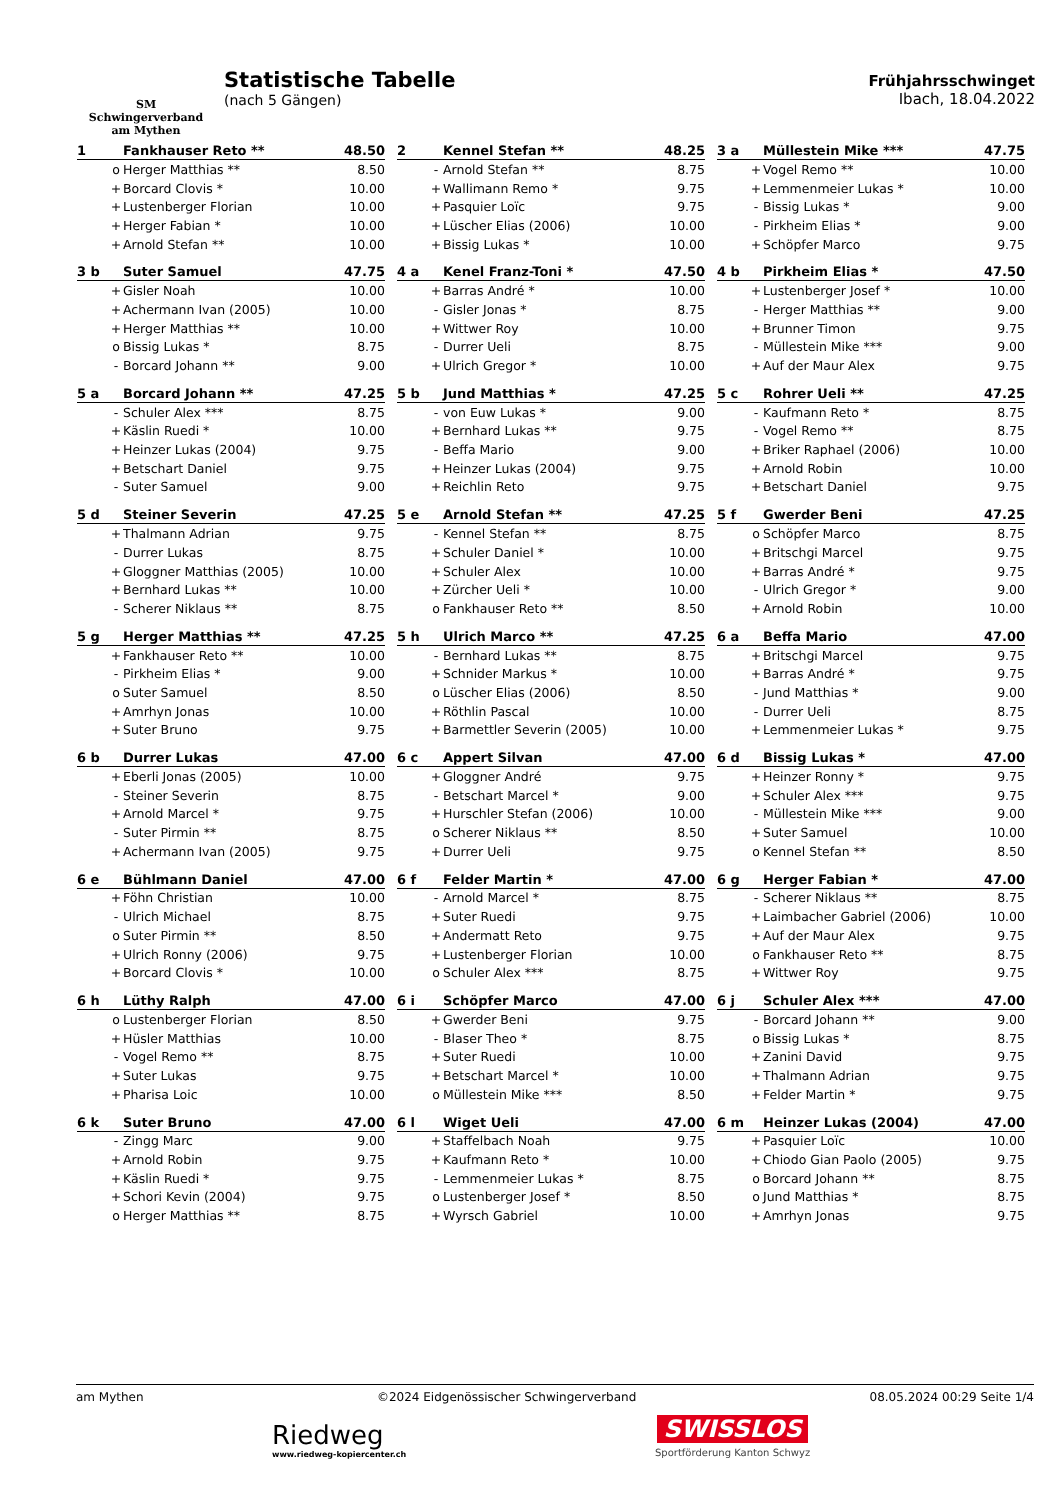SM
Schwingerverband
am Mythen
Statistische Tabelle
(nach 5 Gängen)
Frühjahrsschwinget
Ibach, 18.04.2022
| 1 | | Fankhauser Reto ** | 48.50 |
| --- | --- | --- | --- |
| | o | Herger Matthias ** | 8.50 |
| | + | Borcard Clovis * | 10.00 |
| | + | Lustenberger Florian | 10.00 |
| | + | Herger Fabian * | 10.00 |
| | + | Arnold Stefan ** | 10.00 |
| 2 | | Kennel Stefan ** | 48.25 |
| --- | --- | --- | --- |
| | - | Arnold Stefan ** | 8.75 |
| | + | Wallimann Remo * | 9.75 |
| | + | Pasquier Loïc | 9.75 |
| | + | Lüscher Elias (2006) | 10.00 |
| | + | Bissig Lukas * | 10.00 |
| 3 a | | Müllestein Mike *** | 47.75 |
| --- | --- | --- | --- |
| | + | Vogel Remo ** | 10.00 |
| | + | Lemmenmeier Lukas * | 10.00 |
| | - | Bissig Lukas * | 9.00 |
| | - | Pirkheim Elias * | 9.00 |
| | + | Schöpfer Marco | 9.75 |
| 3 b | | Suter Samuel | 47.75 |
| --- | --- | --- | --- |
| | + | Gisler Noah | 10.00 |
| | + | Achermann Ivan (2005) | 10.00 |
| | + | Herger Matthias ** | 10.00 |
| | o | Bissig Lukas * | 8.75 |
| | - | Borcard Johann ** | 9.00 |
| 4 a | | Kenel Franz-Toni * | 47.50 |
| --- | --- | --- | --- |
| | + | Barras André * | 10.00 |
| | - | Gisler Jonas * | 8.75 |
| | + | Wittwer Roy | 10.00 |
| | - | Durrer Ueli | 8.75 |
| | + | Ulrich Gregor * | 10.00 |
| 4 b | | Pirkheim Elias * | 47.50 |
| --- | --- | --- | --- |
| | + | Lustenberger Josef * | 10.00 |
| | - | Herger Matthias ** | 9.00 |
| | + | Brunner Timon | 9.75 |
| | - | Müllestein Mike *** | 9.00 |
| | + | Auf der Maur Alex | 9.75 |
| 5 a | | Borcard Johann ** | 47.25 |
| --- | --- | --- | --- |
| | - | Schuler Alex *** | 8.75 |
| | + | Käslin Ruedi * | 10.00 |
| | + | Heinzer Lukas (2004) | 9.75 |
| | + | Betschart Daniel | 9.75 |
| | - | Suter Samuel | 9.00 |
| 5 b | | Jund Matthias * | 47.25 |
| --- | --- | --- | --- |
| | - | von Euw Lukas * | 9.00 |
| | + | Bernhard Lukas ** | 9.75 |
| | - | Beffa Mario | 9.00 |
| | + | Heinzer Lukas (2004) | 9.75 |
| | + | Reichlin Reto | 9.75 |
| 5 c | | Rohrer Ueli ** | 47.25 |
| --- | --- | --- | --- |
| | - | Kaufmann Reto * | 8.75 |
| | - | Vogel Remo ** | 8.75 |
| | + | Briker Raphael (2006) | 10.00 |
| | + | Arnold Robin | 10.00 |
| | + | Betschart Daniel | 9.75 |
| 5 d | | Steiner Severin | 47.25 |
| --- | --- | --- | --- |
| | + | Thalmann Adrian | 9.75 |
| | - | Durrer Lukas | 8.75 |
| | + | Gloggner Matthias (2005) | 10.00 |
| | + | Bernhard Lukas ** | 10.00 |
| | - | Scherer Niklaus ** | 8.75 |
| 5 e | | Arnold Stefan ** | 47.25 |
| --- | --- | --- | --- |
| | - | Kennel Stefan ** | 8.75 |
| | + | Schuler Daniel * | 10.00 |
| | + | Schuler Alex | 10.00 |
| | + | Zürcher Ueli * | 10.00 |
| | o | Fankhauser Reto ** | 8.50 |
| 5 f | | Gwerder Beni | 47.25 |
| --- | --- | --- | --- |
| | o | Schöpfer Marco | 8.75 |
| | + | Britschgi Marcel | 9.75 |
| | + | Barras André * | 9.75 |
| | - | Ulrich Gregor * | 9.00 |
| | + | Arnold Robin | 10.00 |
| 5 g | | Herger Matthias ** | 47.25 |
| --- | --- | --- | --- |
| | + | Fankhauser Reto ** | 10.00 |
| | - | Pirkheim Elias * | 9.00 |
| | o | Suter Samuel | 8.50 |
| | + | Amrhyn Jonas | 10.00 |
| | + | Suter Bruno | 9.75 |
| 5 h | | Ulrich Marco ** | 47.25 |
| --- | --- | --- | --- |
| | - | Bernhard Lukas ** | 8.75 |
| | + | Schnider Markus * | 10.00 |
| | o | Lüscher Elias (2006) | 8.50 |
| | + | Röthlin Pascal | 10.00 |
| | + | Barmettler Severin (2005) | 10.00 |
| 6 a | | Beffa Mario | 47.00 |
| --- | --- | --- | --- |
| | + | Britschgi Marcel | 9.75 |
| | + | Barras André * | 9.75 |
| | - | Jund Matthias * | 9.00 |
| | - | Durrer Ueli | 8.75 |
| | + | Lemmenmeier Lukas * | 9.75 |
| 6 b | | Durrer Lukas | 47.00 |
| --- | --- | --- | --- |
| | + | Eberli Jonas (2005) | 10.00 |
| | - | Steiner Severin | 8.75 |
| | + | Arnold Marcel * | 9.75 |
| | - | Suter Pirmin ** | 8.75 |
| | + | Achermann Ivan (2005) | 9.75 |
| 6 c | | Appert Silvan | 47.00 |
| --- | --- | --- | --- |
| | + | Gloggner André | 9.75 |
| | - | Betschart Marcel * | 9.00 |
| | + | Hurschler Stefan (2006) | 10.00 |
| | o | Scherer Niklaus ** | 8.50 |
| | + | Durrer Ueli | 9.75 |
| 6 d | | Bissig Lukas * | 47.00 |
| --- | --- | --- | --- |
| | + | Heinzer Ronny * | 9.75 |
| | + | Schuler Alex *** | 9.75 |
| | - | Müllestein Mike *** | 9.00 |
| | + | Suter Samuel | 10.00 |
| | o | Kennel Stefan ** | 8.50 |
| 6 e | | Bühlmann Daniel | 47.00 |
| --- | --- | --- | --- |
| | + | Föhn Christian | 10.00 |
| | - | Ulrich Michael | 8.75 |
| | o | Suter Pirmin ** | 8.50 |
| | + | Ulrich Ronny (2006) | 9.75 |
| | + | Borcard Clovis * | 10.00 |
| 6 f | | Felder Martin * | 47.00 |
| --- | --- | --- | --- |
| | - | Arnold Marcel * | 8.75 |
| | + | Suter Ruedi | 9.75 |
| | + | Andermatt Reto | 9.75 |
| | + | Lustenberger Florian | 10.00 |
| | o | Schuler Alex *** | 8.75 |
| 6 g | | Herger Fabian * | 47.00 |
| --- | --- | --- | --- |
| | - | Scherer Niklaus ** | 8.75 |
| | + | Laimbacher Gabriel (2006) | 10.00 |
| | + | Auf der Maur Alex | 9.75 |
| | o | Fankhauser Reto ** | 8.75 |
| | + | Wittwer Roy | 9.75 |
| 6 h | | Lüthy Ralph | 47.00 |
| --- | --- | --- | --- |
| | o | Lustenberger Florian | 8.50 |
| | + | Hüsler Matthias | 10.00 |
| | - | Vogel Remo ** | 8.75 |
| | + | Suter Lukas | 9.75 |
| | + | Pharisa Loic | 10.00 |
| 6 i | | Schöpfer Marco | 47.00 |
| --- | --- | --- | --- |
| | + | Gwerder Beni | 9.75 |
| | - | Blaser Theo * | 8.75 |
| | + | Suter Ruedi | 10.00 |
| | + | Betschart Marcel * | 10.00 |
| | o | Müllestein Mike *** | 8.50 |
| 6 j | | Schuler Alex *** | 47.00 |
| --- | --- | --- | --- |
| | - | Borcard Johann ** | 9.00 |
| | o | Bissig Lukas * | 8.75 |
| | + | Zanini David | 9.75 |
| | + | Thalmann Adrian | 9.75 |
| | + | Felder Martin * | 9.75 |
| 6 k | | Suter Bruno | 47.00 |
| --- | --- | --- | --- |
| | - | Zingg Marc | 9.00 |
| | + | Arnold Robin | 9.75 |
| | + | Käslin Ruedi * | 9.75 |
| | + | Schori Kevin (2004) | 9.75 |
| | o | Herger Matthias ** | 8.75 |
| 6 l | | Wiget Ueli | 47.00 |
| --- | --- | --- | --- |
| | + | Staffelbach Noah | 9.75 |
| | + | Kaufmann Reto * | 10.00 |
| | - | Lemmenmeier Lukas * | 8.75 |
| | o | Lustenberger Josef * | 8.50 |
| | + | Wyrsch Gabriel | 10.00 |
| 6 m | | Heinzer Lukas (2004) | 47.00 |
| --- | --- | --- | --- |
| | + | Pasquier Loïc | 10.00 |
| | + | Chiodo Gian Paolo (2005) | 9.75 |
| | o | Borcard Johann ** | 8.75 |
| | o | Jund Matthias * | 8.75 |
| | + | Amrhyn Jonas | 9.75 |
am Mythen ©2024 Eidgenössischer Schwingerverband 08.05.2024 00:29 Seite 1/4
Riedweg
www.riedweg-kopiercenter.ch
SWISSLOS
Sportförderung Kanton Schwyz